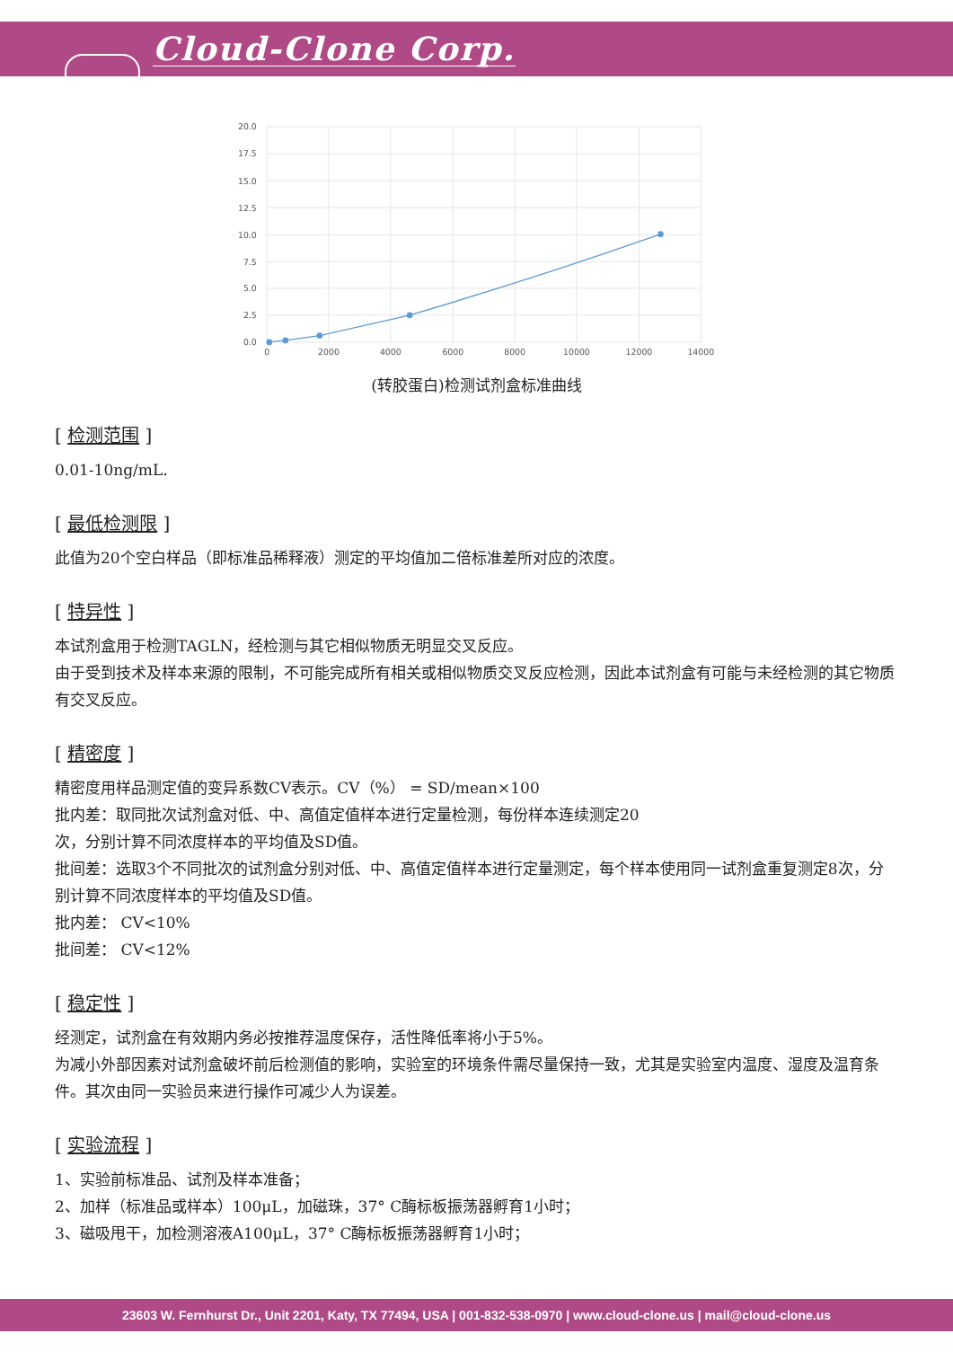Cloud-Clone Corp.
20.0
17.5
15.0
12.5
10.0
7.5
5.0
2.5
0.0
0
2000
4000
6000
8000
10000
12000
14000
(转胶蛋白)检测试剂盒标准曲线
[ 检测范围 ]
0.01-10ng/mL.
[ 最低检测限 ]
此值为20个空白样品（即标准品稀释液）测定的平均值加二倍标准差所对应的浓度。
[ 特异性 ]
本试剂盒用于检测TAGLN，经检测与其它相似物质无明显交叉反应。
由于受到技术及样本来源的限制，不可能完成所有相关或相似物质交叉反应检测，因此本试剂盒有可能与未经检测的其它物质有交叉反应。
[ 精密度 ]
精密度用样品测定值的变异系数CV表示。CV（%） = SD/mean×100
批内差：取同批次试剂盒对低、中、高值定值样本进行定量检测，每份样本连续测定20
次，分别计算不同浓度样本的平均值及SD值。
批间差：选取3个不同批次的试剂盒分别对低、中、高值定值样本进行定量测定，每个样本使用同一试剂盒重复测定8次，分别计算不同浓度样本的平均值及SD值。
批内差： CV<10%
批间差： CV<12%
[ 稳定性 ]
经测定，试剂盒在有效期内务必按推荐温度保存，活性降低率将小于5%。
为减小外部因素对试剂盒破坏前后检测值的影响，实验室的环境条件需尽量保持一致，尤其是实验室内温度、湿度及温育条件。其次由同一实验员来进行操作可减少人为误差。
[ 实验流程 ]
1、实验前标准品、试剂及样本准备；
2、加样（标准品或样本）100μL，加磁珠，37° C酶标板振荡器孵育1小时；
3、磁吸甩干，加检测溶液A100μL，37° C酶标板振荡器孵育1小时；
23603 W. Fernhurst Dr., Unit 2201, Katy, TX 77494, USA | 001-832-538-0970 | www.cloud-clone.us | mail@cloud-clone.us